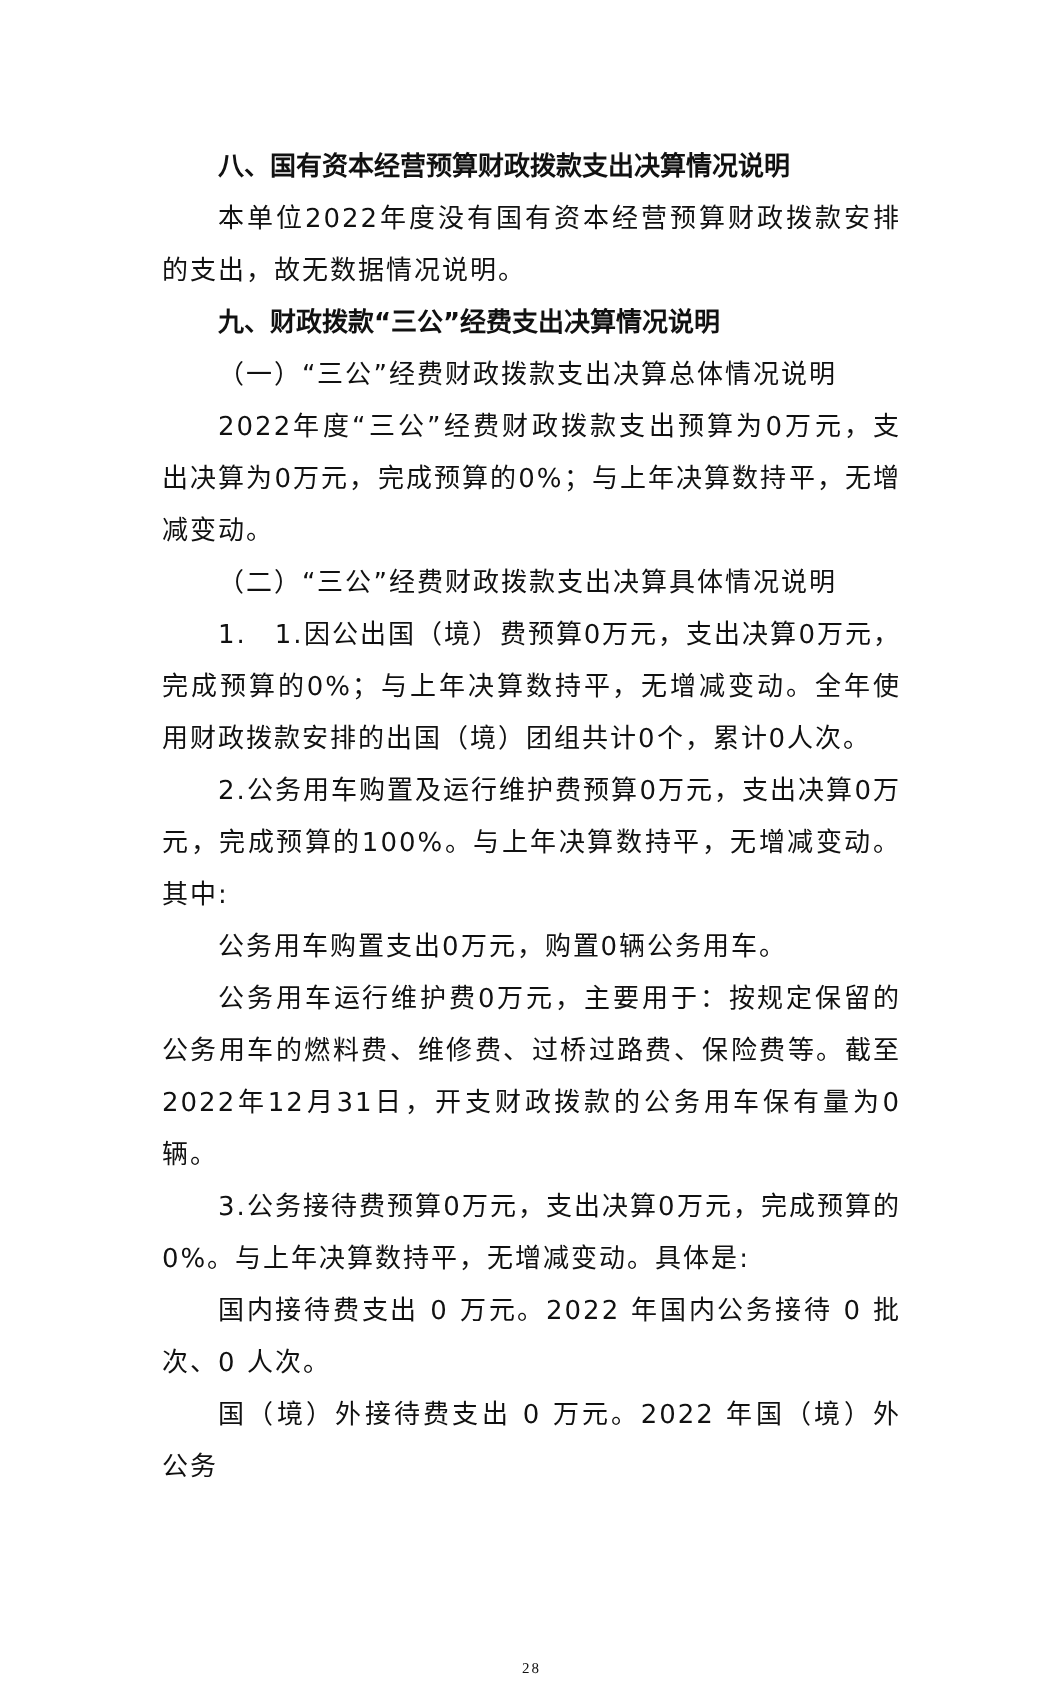八、国有资本经营预算财政拨款支出决算情况说明
本单位2022年度没有国有资本经营预算财政拨款安排的支出，故无数据情况说明。
九、财政拨款“三公”经费支出决算情况说明
（一）“三公”经费财政拨款支出决算总体情况说明
2022年度“三公”经费财政拨款支出预算为0万元，支出决算为0万元，完成预算的0%；与上年决算数持平，无增减变动。
（二）“三公”经费财政拨款支出决算具体情况说明
1.　1.因公出国（境）费预算0万元，支出决算0万元，完成预算的0%；与上年决算数持平，无增减变动。全年使用财政拨款安排的出国（境）团组共计0个，累计0人次。
2.公务用车购置及运行维护费预算0万元，支出决算0万元，完成预算的100%。与上年决算数持平，无增减变动。其中:
公务用车购置支出0万元，购置0辆公务用车。
公务用车运行维护费0万元，主要用于：按规定保留的公务用车的燃料费、维修费、过桥过路费、保险费等。截至2022年12月31日，开支财政拨款的公务用车保有量为0辆。
3.公务接待费预算0万元，支出决算0万元，完成预算的0%。与上年决算数持平，无增减变动。具体是:
国内接待费支出 0 万元。2022 年国内公务接待 0 批次、0 人次。
国（境）外接待费支出 0 万元。2022 年国（境）外公务
28